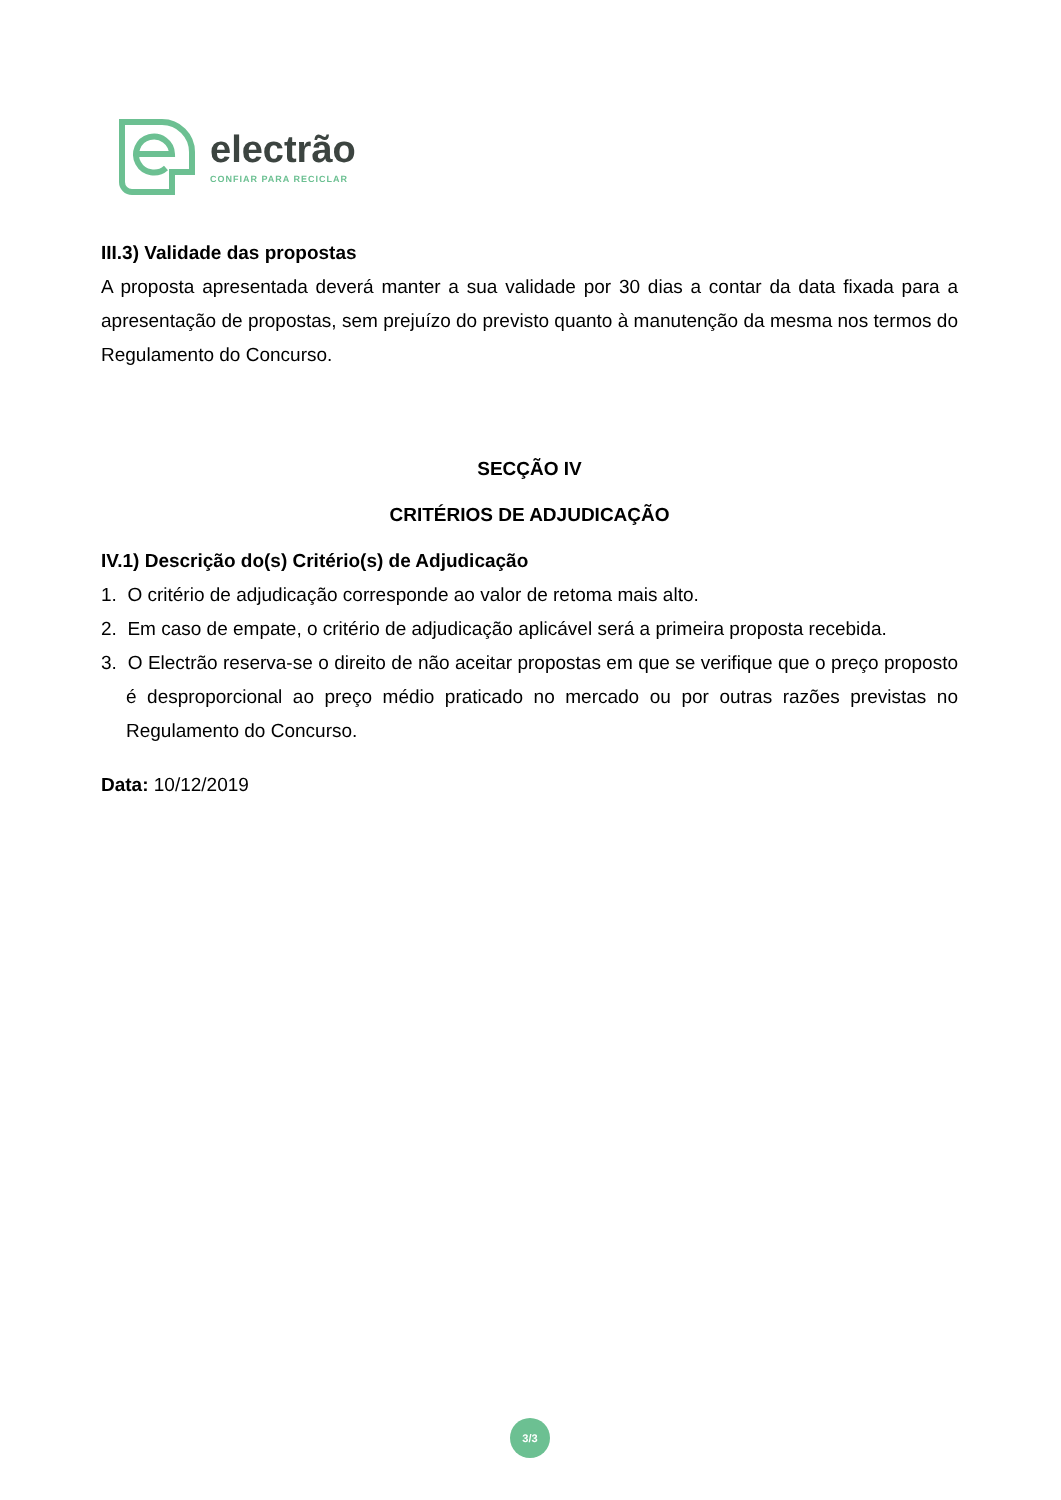electrão
CONFIAR PARA RECICLAR
III.3) Validade das propostas
A proposta apresentada deverá manter a sua validade por 30 dias a contar da data fixada para a apresentação de propostas, sem prejuízo do previsto quanto à manutenção da mesma nos termos do Regulamento do Concurso.
SECÇÃO IV
CRITÉRIOS DE ADJUDICAÇÃO
IV.1) Descrição do(s) Critério(s) de Adjudicação
1. O critério de adjudicação corresponde ao valor de retoma mais alto.
2. Em caso de empate, o critério de adjudicação aplicável será a primeira proposta recebida.
3. O Electrão reserva-se o direito de não aceitar propostas em que se verifique que o preço proposto é desproporcional ao preço médio praticado no mercado ou por outras razões previstas no Regulamento do Concurso.
Data: 10/12/2019
3/3